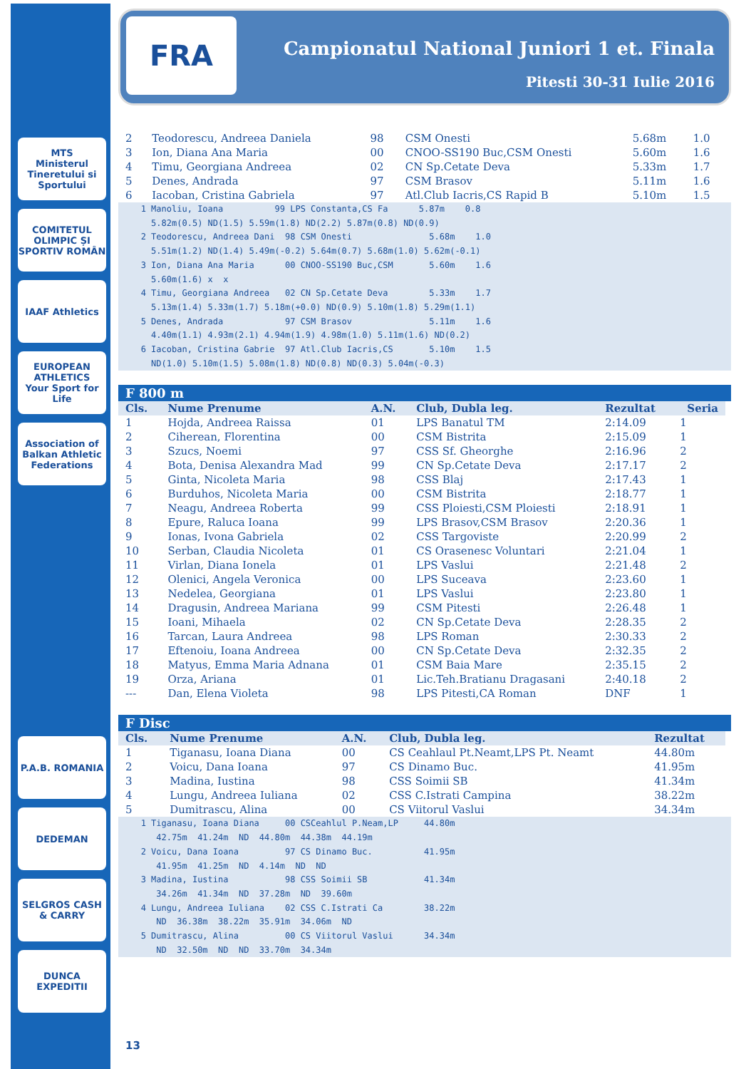MTS
Ministerul Tineretului si Sportului
COMITETUL OLIMPIC ȘI SPORTIV ROMÂN
IAAF Athletics
EUROPEAN ATHLETICS
Your Sport for Life
Association of Balkan Athletic Federations
P.A.B. ROMANIA
DEDEMAN
SELGROS CASH & CARRY
DUNCA EXPEDITII
FRA
Campionatul National Juniori 1 et. Finala
Pitesti 30-31 Iulie 2016
| 2 | Teodorescu, Andreea Daniela | 98 | CSM Onesti | 5.68m | 1.0 |
| 3 | Ion, Diana Ana Maria | 00 | CNOO-SS190 Buc,CSM Onesti | 5.60m | 1.6 |
| 4 | Timu, Georgiana Andreea | 02 | CN Sp.Cetate Deva | 5.33m | 1.7 |
| 5 | Denes, Andrada | 97 | CSM Brasov | 5.11m | 1.6 |
| 6 | Iacoban, Cristina Gabriela | 97 | Atl.Club Iacris,CS Rapid B | 5.10m | 1.5 |
   1 Manoliu, Ioana          99 LPS Constanta,CS Fa      5.87m    0.8
     5.82m(0.5) ND(1.5) 5.59m(1.8) ND(2.2) 5.87m(0.8) ND(0.9)
   2 Teodorescu, Andreea Dani  98 CSM Onesti               5.68m    1.0
     5.51m(1.2) ND(1.4) 5.49m(-0.2) 5.64m(0.7) 5.68m(1.0) 5.62m(-0.1)
   3 Ion, Diana Ana Maria      00 CNOO-SS190 Buc,CSM       5.60m    1.6
     5.60m(1.6) x  x
   4 Timu, Georgiana Andreea   02 CN Sp.Cetate Deva        5.33m    1.7
     5.13m(1.4) 5.33m(1.7) 5.18m(+0.0) ND(0.9) 5.10m(1.8) 5.29m(1.1)
   5 Denes, Andrada            97 CSM Brasov               5.11m    1.6
     4.40m(1.1) 4.93m(2.1) 4.94m(1.9) 4.98m(1.0) 5.11m(1.6) ND(0.2)
   6 Iacoban, Cristina Gabrie  97 Atl.Club Iacris,CS       5.10m    1.5
     ND(1.0) 5.10m(1.5) 5.08m(1.8) ND(0.8) ND(0.3) 5.04m(-0.3)
F 800 m
| Cls. | Nume Prenume | A.N. | Club, Dubla leg. | Rezultat | Seria |
| --- | --- | --- | --- | --- | --- |
| 1 | Hojda, Andreea Raissa | 01 | LPS Banatul TM | 2:14.09 | 1 |
| 2 | Ciherean, Florentina | 00 | CSM Bistrita | 2:15.09 | 1 |
| 3 | Szucs, Noemi | 97 | CSS Sf. Gheorghe | 2:16.96 | 2 |
| 4 | Bota, Denisa Alexandra Mad | 99 | CN Sp.Cetate Deva | 2:17.17 | 2 |
| 5 | Ginta, Nicoleta Maria | 98 | CSS Blaj | 2:17.43 | 1 |
| 6 | Burduhos, Nicoleta Maria | 00 | CSM Bistrita | 2:18.77 | 1 |
| 7 | Neagu, Andreea Roberta | 99 | CSS Ploiesti,CSM Ploiesti | 2:18.91 | 1 |
| 8 | Epure, Raluca Ioana | 99 | LPS Brasov,CSM Brasov | 2:20.36 | 1 |
| 9 | Ionas, Ivona Gabriela | 02 | CSS Targoviste | 2:20.99 | 2 |
| 10 | Serban, Claudia Nicoleta | 01 | CS Orasenesc Voluntari | 2:21.04 | 1 |
| 11 | Virlan, Diana Ionela | 01 | LPS Vaslui | 2:21.48 | 2 |
| 12 | Olenici, Angela Veronica | 00 | LPS Suceava | 2:23.60 | 1 |
| 13 | Nedelea, Georgiana | 01 | LPS Vaslui | 2:23.80 | 1 |
| 14 | Dragusin, Andreea Mariana | 99 | CSM Pitesti | 2:26.48 | 1 |
| 15 | Ioani, Mihaela | 02 | CN Sp.Cetate Deva | 2:28.35 | 2 |
| 16 | Tarcan, Laura Andreea | 98 | LPS Roman | 2:30.33 | 2 |
| 17 | Eftenoiu, Ioana Andreea | 00 | CN Sp.Cetate Deva | 2:32.35 | 2 |
| 18 | Matyus, Emma Maria Adnana | 01 | CSM Baia Mare | 2:35.15 | 2 |
| 19 | Orza, Ariana | 01 | Lic.Teh.Bratianu Dragasani | 2:40.18 | 2 |
| --- | Dan, Elena Violeta | 98 | LPS Pitesti,CA Roman | DNF | 1 |
F Disc
| Cls. | Nume Prenume | A.N. | Club, Dubla leg. | Rezultat |
| --- | --- | --- | --- | --- |
| 1 | Tiganasu, Ioana Diana | 00 | CS Ceahlaul Pt.Neamt,LPS Pt. Neamt | 44.80m |
| 2 | Voicu, Dana Ioana | 97 | CS Dinamo Buc. | 41.95m |
| 3 | Madina, Iustina | 98 | CSS Soimii SB | 41.34m |
| 4 | Lungu, Andreea Iuliana | 02 | CSS C.Istrati Campina | 38.22m |
| 5 | Dumitrascu, Alina | 00 | CS Viitorul Vaslui | 34.34m |
   1 Tiganasu, Ioana Diana     00 CSCeahlul P.Neam,LP     44.80m
      42.75m  41.24m  ND  44.80m  44.38m  44.19m
   2 Voicu, Dana Ioana         97 CS Dinamo Buc.          41.95m
      41.95m  41.25m  ND  4.14m  ND  ND
   3 Madina, Iustina           98 CSS Soimii SB           41.34m
      34.26m  41.34m  ND  37.28m  ND  39.60m
   4 Lungu, Andreea Iuliana    02 CSS C.Istrati Ca        38.22m
      ND  36.38m  38.22m  35.91m  34.06m  ND
   5 Dumitrascu, Alina         00 CS Viitorul Vaslui      34.34m
      ND  32.50m  ND  ND  33.70m  34.34m
13